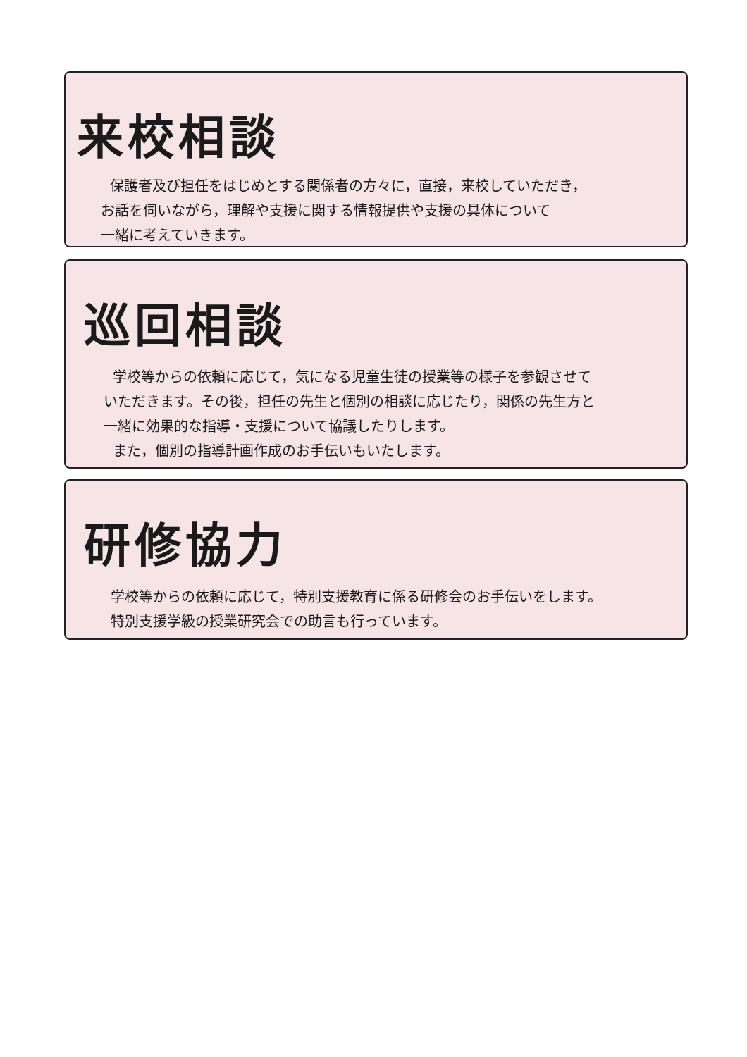来校相談
保護者及び担任をはじめとする関係者の方々に，直接，来校していただき，
お話を伺いながら，理解や支援に関する情報提供や支援の具体について
一緒に考えていきます。
巡回相談
学校等からの依頼に応じて，気になる児童生徒の授業等の様子を参観させて
いただきます。その後，担任の先生と個別の相談に応じたり，関係の先生方と
一緒に効果的な指導・支援について協議したりします。
また，個別の指導計画作成のお手伝いもいたします。
研修協力
学校等からの依頼に応じて，特別支援教育に係る研修会のお手伝いをします。
特別支援学級の授業研究会での助言も行っています。